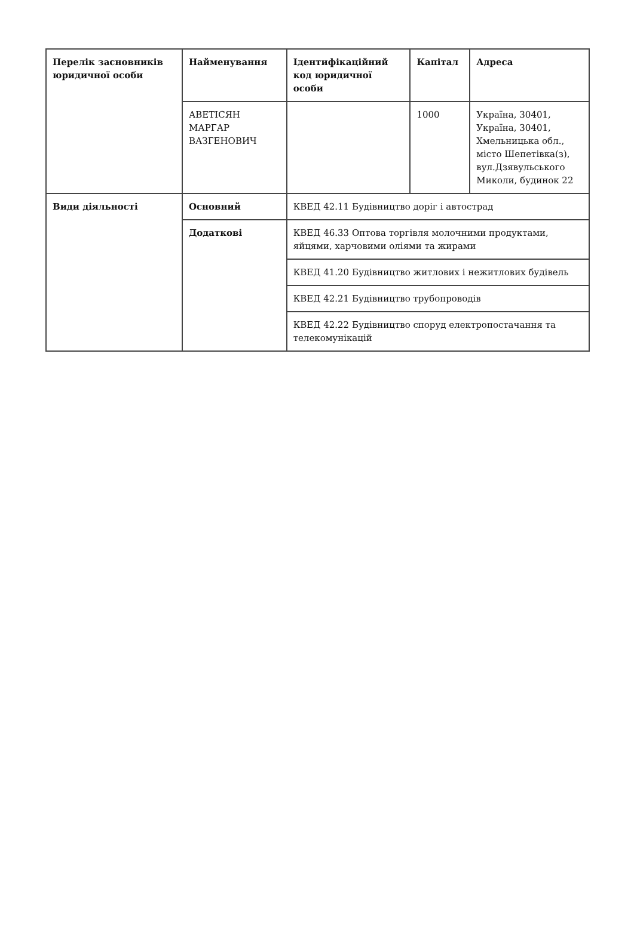| Перелік засновників юридичної особи | Найменування | Ідентифікаційний код юридичної особи | Капітал | Адреса |
| --- | --- | --- | --- | --- |
| | АВЕТІСЯН МАРГАР ВАЗГЕНОВИЧ | | 1000 | Україна, 30401, Україна, 30401, Хмельницька обл., місто Шепетівка(з), вул.Дзявульського Миколи, будинок 22 |
| Види діяльності | Основний | КВЕД 42.11 Будівництво доріг і автострад | | |
| | Додаткові | КВЕД 46.33 Оптова торгівля молочними продуктами, яйцями, харчовими оліями та жирами | | |
| | | КВЕД 41.20 Будівництво житлових і нежитлових будівель | | |
| | | КВЕД 42.21 Будівництво трубопроводів | | |
| | | КВЕД 42.22 Будівництво споруд електропостачання та телекомунікацій | | |